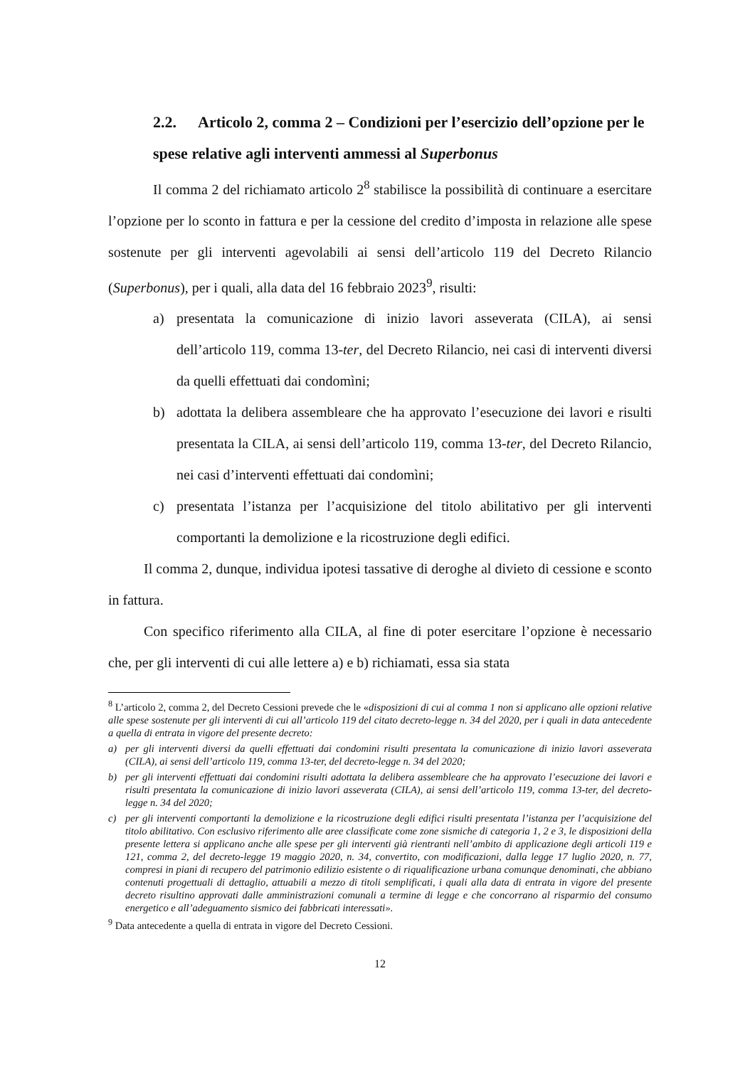2.2. Articolo 2, comma 2 – Condizioni per l’esercizio dell’opzione per le spese relative agli interventi ammessi al Superbonus
Il comma 2 del richiamato articolo 2<sup>8</sup> stabilisce la possibilità di continuare a esercitare l’opzione per lo sconto in fattura e per la cessione del credito d’imposta in relazione alle spese sostenute per gli interventi agevolabili ai sensi dell’articolo 119 del Decreto Rilancio (Superbonus), per i quali, alla data del 16 febbraio 2023<sup>9</sup>, risulti:
a) presentata la comunicazione di inizio lavori asseverata (CILA), ai sensi dell’articolo 119, comma 13-ter, del Decreto Rilancio, nei casi di interventi diversi da quelli effettuati dai condomìni;
b) adottata la delibera assembleare che ha approvato l’esecuzione dei lavori e risulti presentata la CILA, ai sensi dell’articolo 119, comma 13-ter, del Decreto Rilancio, nei casi d’interventi effettuati dai condomìni;
c) presentata l’istanza per l’acquisizione del titolo abilitativo per gli interventi comportanti la demolizione e la ricostruzione degli edifici.
Il comma 2, dunque, individua ipotesi tassative di deroghe al divieto di cessione e sconto in fattura.
Con specifico riferimento alla CILA, al fine di poter esercitare l’opzione è necessario che, per gli interventi di cui alle lettere a) e b) richiamati, essa sia stata
<sup>8</sup> L’articolo 2, comma 2, del Decreto Cessioni prevede che le «disposizioni di cui al comma 1 non si applicano alle opzioni relative alle spese sostenute per gli interventi di cui all’articolo 119 del citato decreto-legge n. 34 del 2020, per i quali in data antecedente a quella di entrata in vigore del presente decreto:
a) per gli interventi diversi da quelli effettuati dai condomini risulti presentata la comunicazione di inizio lavori asseverata (CILA), ai sensi dell’articolo 119, comma 13-ter, del decreto-legge n. 34 del 2020;
b) per gli interventi effettuati dai condomini risulti adottata la delibera assembleare che ha approvato l’esecuzione dei lavori e risulti presentata la comunicazione di inizio lavori asseverata (CILA), ai sensi dell’articolo 119, comma 13-ter, del decreto-legge n. 34 del 2020;
c) per gli interventi comportanti la demolizione e la ricostruzione degli edifici risulti presentata l’istanza per l’acquisizione del titolo abilitativo. Con esclusivo riferimento alle aree classificate come zone sismiche di categoria 1, 2 e 3, le disposizioni della presente lettera si applicano anche alle spese per gli interventi già rientranti nell’ambito di applicazione degli articoli 119 e 121, comma 2, del decreto-legge 19 maggio 2020, n. 34, convertito, con modificazioni, dalla legge 17 luglio 2020, n. 77, compresi in piani di recupero del patrimonio edilizio esistente o di riqualificazione urbana comunque denominati, che abbiano contenuti progettuali di dettaglio, attuabili a mezzo di titoli semplificati, i quali alla data di entrata in vigore del presente decreto risultino approvati dalle amministrazioni comunali a termine di legge e che concorrano al risparmio del consumo energetico e all’adeguamento sismico dei fabbricati interessati».
<sup>9</sup> Data antecedente a quella di entrata in vigore del Decreto Cessioni.
12